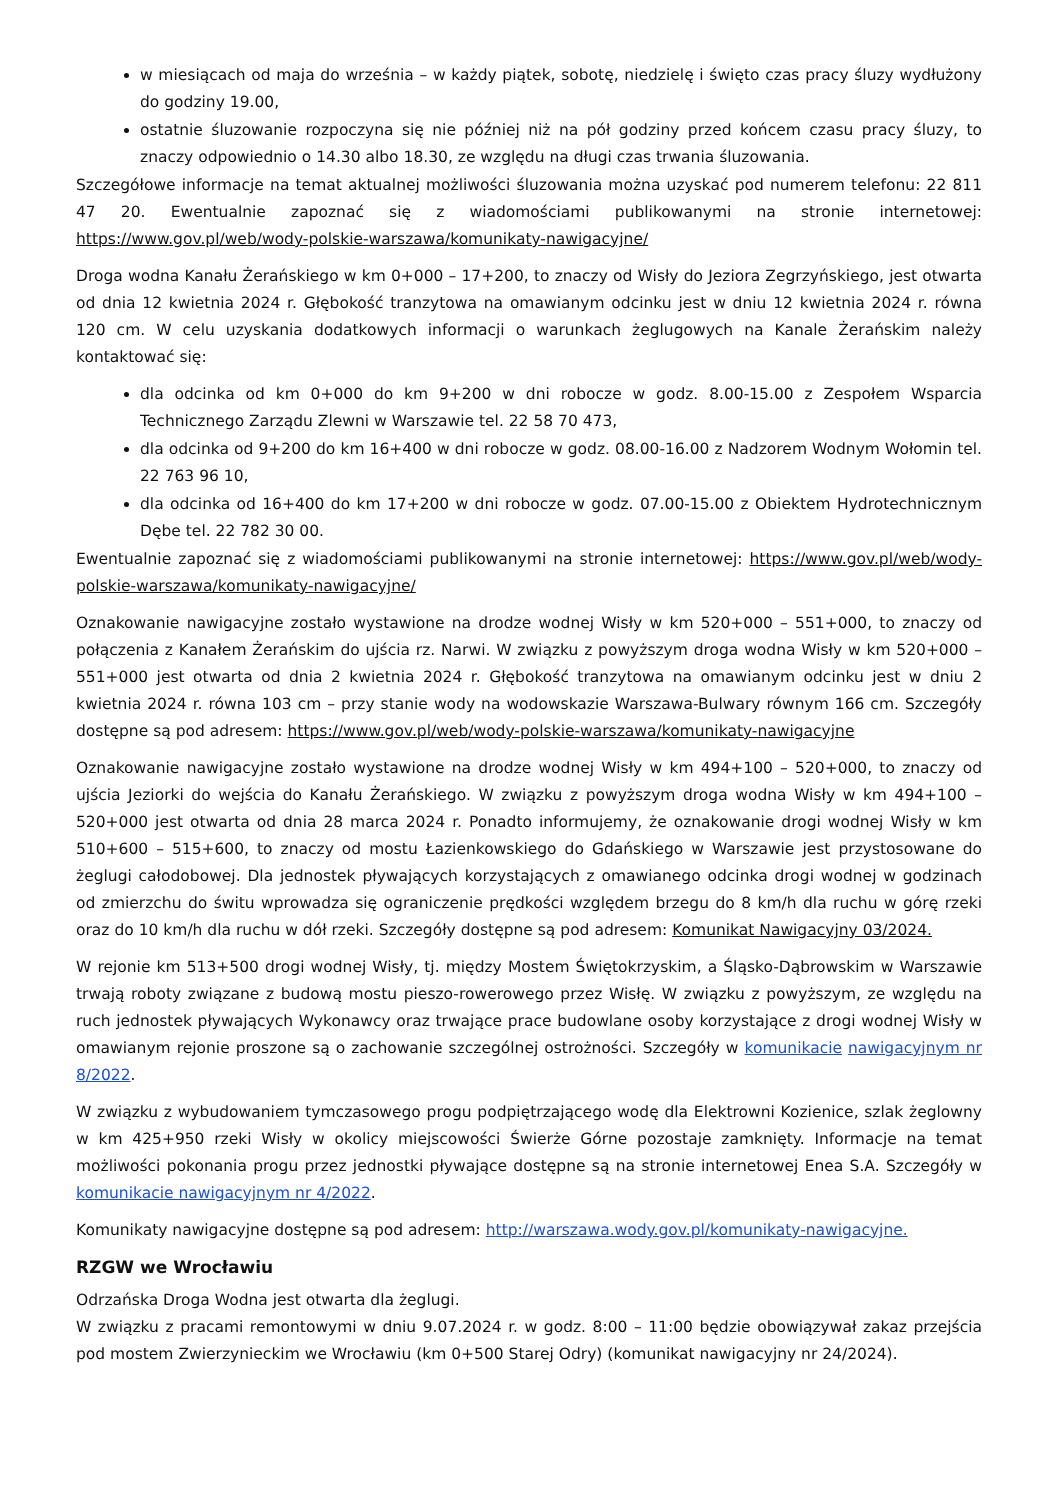w miesiącach od maja do września – w każdy piątek, sobotę, niedzielę i święto czas pracy śluzy wydłużony do godziny 19.00,
ostatnie śluzowanie rozpoczyna się nie później niż na pół godziny przed końcem czasu pracy śluzy, to znaczy odpowiednio o 14.30 albo 18.30, ze względu na długi czas trwania śluzowania.
Szczegółowe informacje na temat aktualnej możliwości śluzowania można uzyskać pod numerem telefonu: 22 811 47 20. Ewentualnie zapoznać się z wiadomościami publikowanymi na stronie internetowej: https://www.gov.pl/web/wody-polskie-warszawa/komunikaty-nawigacyjne/
Droga wodna Kanału Żerańskiego w km 0+000 – 17+200, to znaczy od Wisły do Jeziora Zegrzyńskiego, jest otwarta od dnia 12 kwietnia 2024 r. Głębokość tranzytowa na omawianym odcinku jest w dniu 12 kwietnia 2024 r. równa 120 cm. W celu uzyskania dodatkowych informacji o warunkach żeglugowych na Kanale Żerańskim należy kontaktować się:
dla odcinka od km 0+000 do km 9+200 w dni robocze w godz. 8.00-15.00 z Zespołem Wsparcia Technicznego Zarządu Zlewni w Warszawie tel. 22 58 70 473,
dla odcinka od 9+200 do km 16+400 w dni robocze w godz. 08.00-16.00 z Nadzorem Wodnym Wołomin tel. 22 763 96 10,
dla odcinka od 16+400 do km 17+200 w dni robocze w godz. 07.00-15.00 z Obiektem Hydrotechnicznym Dębe tel. 22 782 30 00.
Ewentualnie zapoznać się z wiadomościami publikowanymi na stronie internetowej: https://www.gov.pl/web/wody-polskie-warszawa/komunikaty-nawigacyjne/
Oznakowanie nawigacyjne zostało wystawione na drodze wodnej Wisły w km 520+000 – 551+000, to znaczy od połączenia z Kanałem Żerańskim do ujścia rz. Narwi. W związku z powyższym droga wodna Wisły w km 520+000 – 551+000 jest otwarta od dnia 2 kwietnia 2024 r. Głębokość tranzytowa na omawianym odcinku jest w dniu 2 kwietnia 2024 r. równa 103 cm – przy stanie wody na wodowskazie Warszawa-Bulwary równym 166 cm. Szczegóły dostępne są pod adresem: https://www.gov.pl/web/wody-polskie-warszawa/komunikaty-nawigacyjne
Oznakowanie nawigacyjne zostało wystawione na drodze wodnej Wisły w km 494+100 – 520+000, to znaczy od ujścia Jeziorki do wejścia do Kanału Żerańskiego. W związku z powyższym droga wodna Wisły w km 494+100 – 520+000 jest otwarta od dnia 28 marca 2024 r. Ponadto informujemy, że oznakowanie drogi wodnej Wisły w km 510+600 – 515+600, to znaczy od mostu Łazienkowskiego do Gdańskiego w Warszawie jest przystosowane do żeglugi całodobowej. Dla jednostek pływających korzystających z omawianego odcinka drogi wodnej w godzinach od zmierzchu do świtu wprowadza się ograniczenie prędkości względem brzegu do 8 km/h dla ruchu w górę rzeki oraz do 10 km/h dla ruchu w dół rzeki. Szczegóły dostępne są pod adresem: Komunikat Nawigacyjny 03/2024.
W rejonie km 513+500 drogi wodnej Wisły, tj. między Mostem Świętokrzyskim, a Śląsko-Dąbrowskim w Warszawie trwają roboty związane z budową mostu pieszo-rowerowego przez Wisłę. W związku z powyższym, ze względu na ruch jednostek pływających Wykonawcy oraz trwające prace budowlane osoby korzystające z drogi wodnej Wisły w omawianym rejonie proszone są o zachowanie szczególnej ostrożności. Szczegóły w komunikacie nawigacyjnym nr 8/2022.
W związku z wybudowaniem tymczasowego progu podpiętrzającego wodę dla Elektrowni Kozienice, szlak żeglowny w km 425+950 rzeki Wisły w okolicy miejscowości Świerże Górne pozostaje zamknięty. Informacje na temat możliwości pokonania progu przez jednostki pływające dostępne są na stronie internetowej Enea S.A. Szczegóły w komunikacie nawigacyjnym nr 4/2022.
Komunikaty nawigacyjne dostępne są pod adresem: http://warszawa.wody.gov.pl/komunikaty-nawigacyjne.
RZGW we Wrocławiu
Odrzańska Droga Wodna jest otwarta dla żeglugi.
W związku z pracami remontowymi w dniu 9.07.2024 r. w godz. 8:00 – 11:00 będzie obowiązywał zakaz przejścia pod mostem Zwierzynieckim we Wrocławiu (km 0+500 Starej Odry) (komunikat nawigacyjny nr 24/2024).